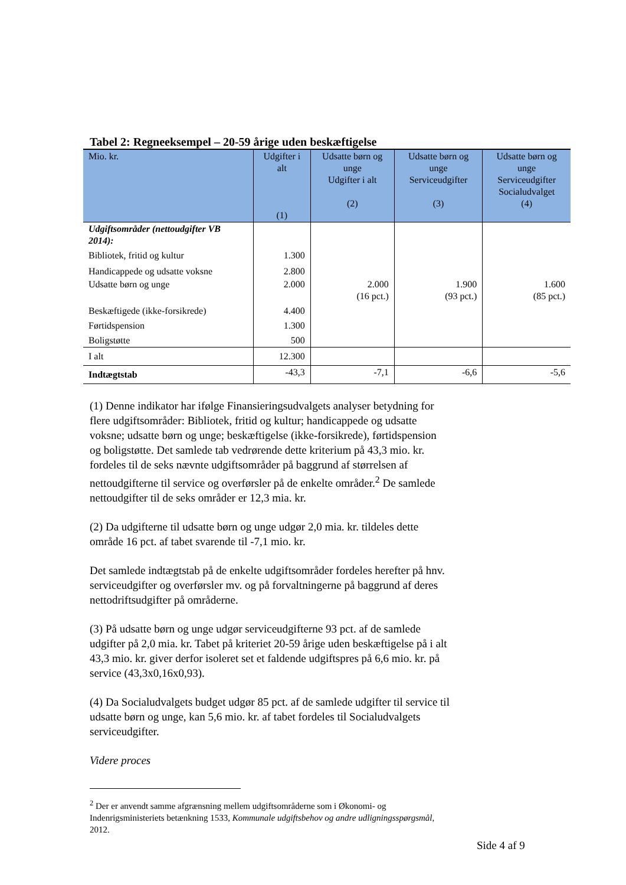Tabel 2: Regneeksempel – 20-59 årige uden beskæftigelse
| Mio. kr. | Udgifter i alt (1) | Udsatte børn og unge Udgifter i alt (2) | Udsatte børn og unge Serviceudgifter (3) | Udsatte børn og unge Serviceudgifter Socialudvalget (4) |
| --- | --- | --- | --- | --- |
| Udgiftsområder (nettoudgifter VB 2014): | | | | |
| Bibliotek, fritid og kultur | 1.300 | | | |
| Handicappede og udsatte voksne | 2.800 | | | |
| Udsatte børn og unge | 2.000 | 2.000 (16 pct.) | 1.900 (93 pct.) | 1.600 (85 pct.) |
| Beskæftigede (ikke-forsikrede) | 4.400 | | | |
| Førtidspension | 1.300 | | | |
| Boligstøtte | 500 | | | |
| I alt | 12.300 | | | |
| Indtægtstab | -43,3 | -7,1 | -6,6 | -5,6 |
(1) Denne indikator har ifølge Finansieringsudvalgets analyser betydning for flere udgiftsområder: Bibliotek, fritid og kultur; handicappede og udsatte voksne; udsatte børn og unge; beskæftigelse (ikke-forsikrede), førtidspension og boligstøtte. Det samlede tab vedrørende dette kriterium på 43,3 mio. kr. fordeles til de seks nævnte udgiftsområder på baggrund af størrelsen af nettoudgifterne til service og overførsler på de enkelte områder.<sup>2</sup> De samlede nettoudgifter til de seks områder er 12,3 mia. kr.
(2) Da udgifterne til udsatte børn og unge udgør 2,0 mia. kr. tildeles dette område 16 pct. af tabet svarende til -7,1 mio. kr.
Det samlede indtægtstab på de enkelte udgiftsområder fordeles herefter på hnv. serviceudgifter og overførsler mv. og på forvaltningerne på baggrund af deres nettodriftsudgifter på områderne.
(3) På udsatte børn og unge udgør serviceudgifterne 93 pct. af de samlede udgifter på 2,0 mia. kr. Tabet på kriteriet 20-59 årige uden beskæftigelse på i alt 43,3 mio. kr. giver derfor isoleret set et faldende udgiftspres på 6,6 mio. kr. på service (43,3x0,16x0,93).
(4) Da Socialudvalgets budget udgør 85 pct. af de samlede udgifter til service til udsatte børn og unge, kan 5,6 mio. kr. af tabet fordeles til Socialudvalgets serviceudgifter.
Videre proces
<sup>2</sup> Der er anvendt samme afgrænsning mellem udgiftsområderne som i Økonomi- og Indenrigsministeriets betænkning 1533, Kommunale udgiftsbehov og andre udligningsspørgsmål, 2012.
Side 4 af 9